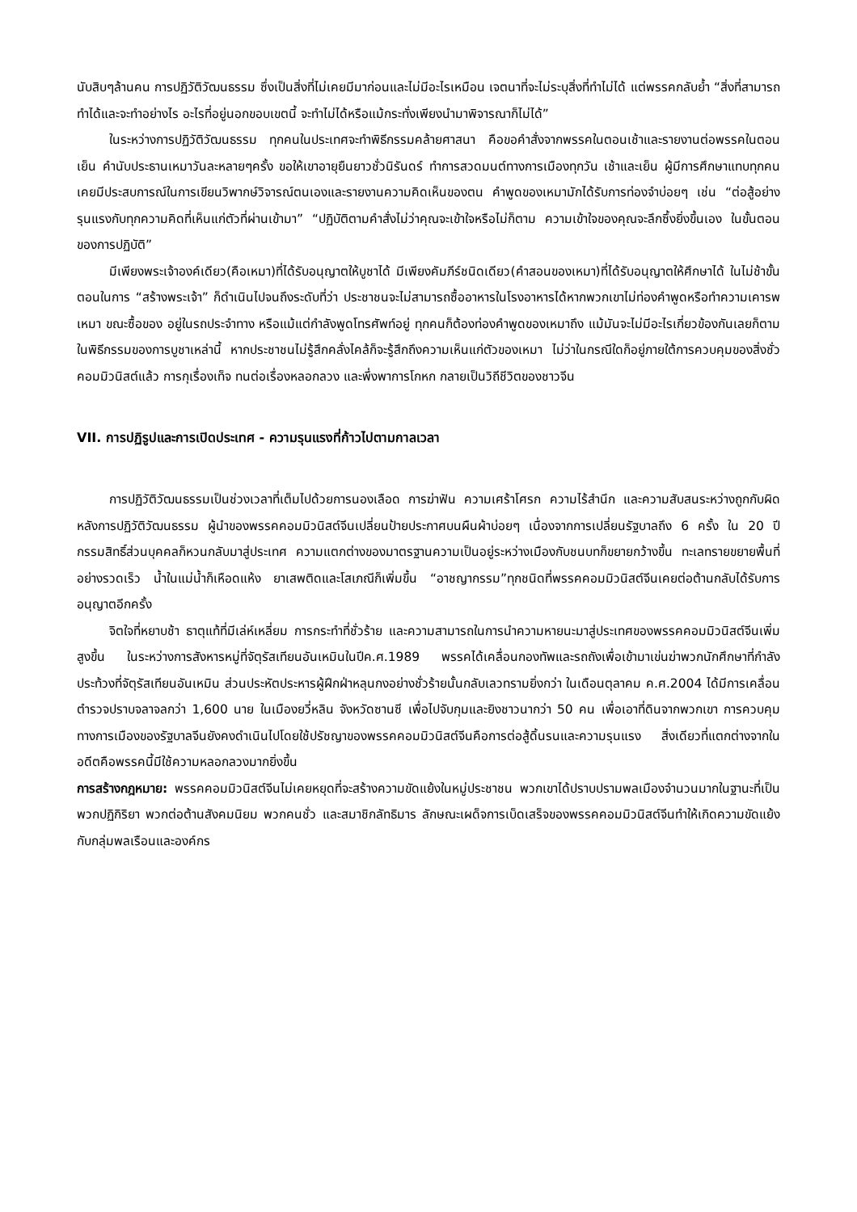นับสิบๆล้านคน การปฏิวัติวัฒนธรรม ซึ่งเป็นสิ่งที่ไม่เคยมีมาก่อนและไม่มีอะไรเหมือน เจตนาที่จะไม่ระบุสิ่งที่ทำไม่ได้ แต่พรรคกลับย้ำ “สิ่งที่สามารถทำได้และจะทำอย่างไร อะไรที่อยู่นอกขอบเขตนี้ จะทำไม่ได้หรือแม้กระทั่งเพียงนำมาพิจารณาก็ไม่ได้”
ในระหว่างการปฏิวัติวัฒนธรรม ทุกคนในประเทศจะทำพิธีกรรมคล้ายศาสนา คือขอคำสั่งจากพรรคในตอนเช้าและรายงานต่อพรรคในตอนเย็น คำนับประธานเหมาวันละหลายๆครั้ง ขอให้เขาอายุยืนยาวชั่วนิรันดร์ ทำการสวดมนต์ทางการเมืองทุกวัน เช้าและเย็น ผู้มีการศึกษาแทบทุกคนเคยมีประสบการณ์ในการเขียนวิพากษ์วิจารณ์ตนเองและรายงานความคิดเห็นของตน คำพูดของเหมามักได้รับการท่องจำบ่อยๆ เช่น “ต่อสู้อย่างรุนแรงกับทุกความคิดที่เห็นแก่ตัวที่ผ่านเข้ามา” “ปฏิบัติตามคำสั่งไม่ว่าคุณจะเข้าใจหรือไม่ก็ตาม ความเข้าใจของคุณจะลึกซึ้งยิ่งขึ้นเอง ในขั้นตอนของการปฏิบัติ”
มีเพียงพระเจ้าองค์เดียว(คือเหมา)ที่ได้รับอนุญาตให้บูชาได้ มีเพียงคัมภีร์ชนิดเดียว(คำสอนของเหมา)ที่ได้รับอนุญาตให้ศึกษาได้ ในไม่ช้าขั้นตอนในการ “สร้างพระเจ้า” ก็ดำเนินไปจนถึงระดับที่ว่า ประชาชนจะไม่สามารถซื้ออาหารในโรงอาหารได้หากพวกเขาไม่ท่องคำพูดหรือทำความเคารพเหมา ขณะซื้อของ อยู่ในรถประจำทาง หรือแม้แต่กำลังพูดโทรศัพท์อยู่ ทุกคนก็ต้องท่องคำพูดของเหมาถึง แม้มันจะไม่มีอะไรเกี่ยวข้องกันเลยก็ตาม ในพิธีกรรมของการบูชาเหล่านี้ หากประชาชนไม่รู้สึกคลั่งไคล้ก็จะรู้สึกถึงความเห็นแก่ตัวของเหมา ไม่ว่าในกรณีใดก็อยู่ภายใต้การควบคุมของสิ่งชั่วคอมมิวนิสต์แล้ว การกุเรื่องเท็จ ทนต่อเรื่องหลอกลวง และพึ่งพาการโกหก กลายเป็นวิถีชีวิตของชาวจีน
VII. การปฏิรูปและการเปิดประเทศ - ความรุนแรงที่ก้าวไปตามกาลเวลา
การปฏิวัติวัฒนธรรมเป็นช่วงเวลาที่เต็มไปด้วยการนองเลือด การฆ่าฟัน ความเศร้าโศรก ความไร้สำนึก และความสับสนระหว่างถูกกับผิด หลังการปฏิวัติวัฒนธรรม ผู้นำของพรรคคอมมิวนิสต์จีนเปลี่ยนป้ายประกาศบนผืนผ้าบ่อยๆ เนื่องจากการเปลี่ยนรัฐบาลถึง 6 ครั้ง ใน 20 ปี กรรมสิทธิ์ส่วนบุคคลก็หวนกลับมาสู่ประเทศ ความแตกต่างของมาตรฐานความเป็นอยู่ระหว่างเมืองกับชนบทก็ขยายกว้างขึ้น ทะเลทรายขยายพื้นที่อย่างรวดเร็ว น้ำในแม่น้ำก็เหือดแห้ง ยาเสพติดและโสเภณีก็เพิ่มขึ้น “อาชญากรรม”ทุกชนิดที่พรรคคอมมิวนิสต์จีนเคยต่อต้านกลับได้รับการอนุญาตอีกครั้ง
จิตใจที่หยาบช้า ธาตุแท้ที่มีเล่ห์เหลี่ยม การกระทำที่ชั่วร้าย และความสามารถในการนำความหายนะมาสู่ประเทศของพรรคคอมมิวนิสต์จีนเพิ่มสูงขึ้น ในระหว่างการสังหารหมู่ที่จัตุรัสเทียนอันเหมินในปีค.ศ.1989 พรรคได้เคลื่อนกองทัพและรถถังเพื่อเข้ามาเข่นฆ่าพวกนักศึกษาที่กำลังประท้วงที่จัตุรัสเทียนอันเหมิน ส่วนประหัตประหารผู้ฝึกฝ่าหลุนกงอย่างชั่วร้ายนั้นกลับเลวทรามยิ่งกว่า ในเดือนตุลาคม ค.ศ.2004 ได้มีการเคลื่อนตำรวจปราบจลาจลกว่า 1,600 นาย ในเมืองยวี่หลิน จังหวัดซานซี เพื่อไปจับกุมและยิงชาวนากว่า 50 คน เพื่อเอาที่ดินจากพวกเขา การควบคุมทางการเมืองของรัฐบาลจีนยังคงดำเนินไปโดยใช้ปรัชญาของพรรคคอมมิวนิสต์จีนคือการต่อสู้ดิ้นรนและความรุนแรง สิ่งเดียวที่แตกต่างจากในอดีตคือพรรคนี้มีใช้ความหลอกลวงมากยิ่งขึ้น
การสร้างกฎหมาย: พรรคคอมมิวนิสต์จีนไม่เคยหยุดที่จะสร้างความขัดแย้งในหมู่ประชาชน พวกเขาได้ปราบปรามพลเมืองจำนวนมากในฐานะที่เป็นพวกปฏิกิริยา พวกต่อต้านสังคมนิยม พวกคนชั่ว และสมาชิกลัทธิมาร ลักษณะเผด็จการเบ็ดเสร็จของพรรคคอมมิวนิสต์จีนทำให้เกิดความขัดแย้งกับกลุ่มพลเรือนและองค์กร